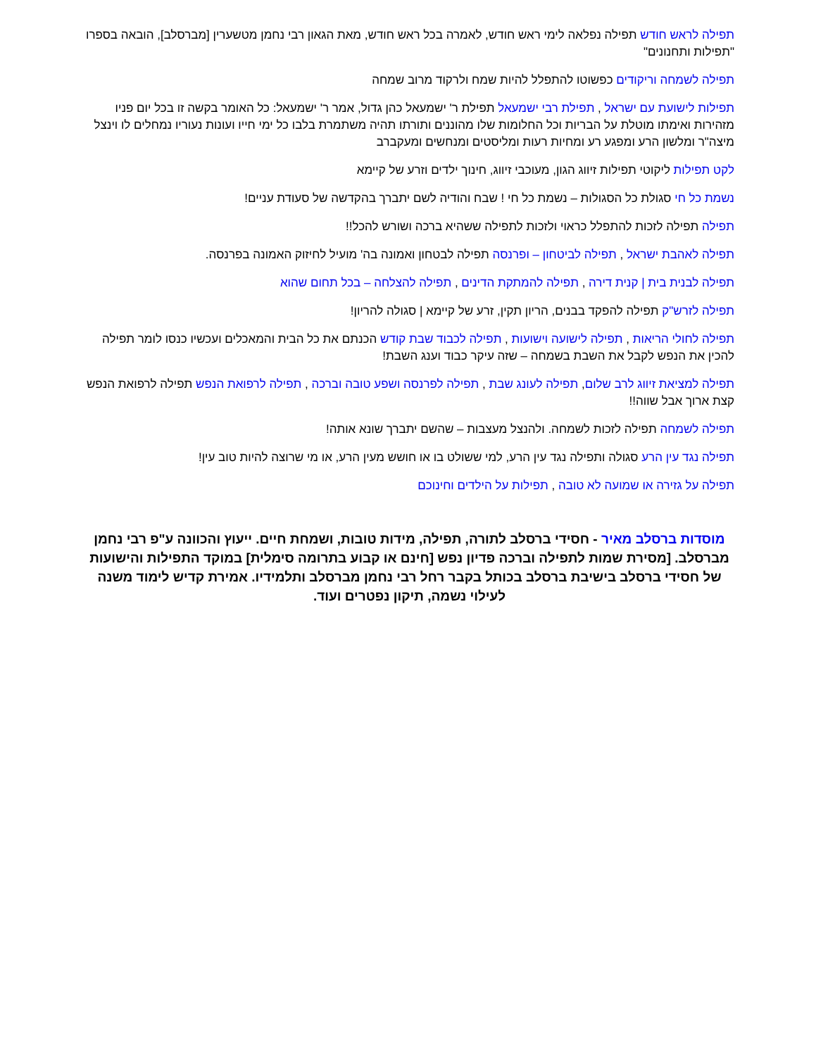תפילה לראש חודש תפילה נפלאה לימי ראש חודש, לאמרה בכל ראש חודש, מאת הגאון רבי נחמן מטשערין [מברסלב], הובאה בספרו "תפילות ותחנונים"
תפילה לשמחה וריקודים כפשוטו להתפלל להיות שמח ולרקוד מרוב שמחה
תפילות לישועת עם ישראל , תפילת רבי ישמעאל תפילת ר' ישמעאל כהן גדול, אמר ר' ישמעאל: כל האומר בקשה זו בכל יום פניו מזהירות ואימתו מוטלת על הבריות וכל החלומות שלו מהוננים ותורתו תהיה משתמרת בלבו כל ימי חייו ועונות נעוריו נמחלים לו וינצל מיצה"ר ומלשון הרע ומפגע רע ומחיות רעות ומליסטים ומנחשים ומעקברב
לקט תפילות ליקוטי תפילות זיווג הגון, מעוכבי זיווג, חינוך ילדים וזרע של קיימא
נשמת כל חי סגולת כל הסגולות – נשמת כל חי ! שבח והודיה לשם יתברך בהקדשה של סעודת עניים!
תפילה תפילה לזכות להתפלל כראוי ולזכות לתפילה ששהיא ברכה ושורש להכל!!
תפילה לאהבת ישראל , תפילה לביטחון – ופרנסה תפילה לבטחון ואמונה בה' מועיל לחיזוק האמונה בפרנסה.
תפילה לבנית בית | קנית דירה , תפילה להמתקת הדינים , תפילה להצלחה – בכל תחום שהוא
תפילה לזרש"ק תפילה להפקד בבנים, הריון תקין, זרע של קיימא | סגולה להריון!
תפילה לחולי הריאות , תפילה לישועה וישועות , תפילה לכבוד שבת קודש הכנתם את כל הבית והמאכלים ועכשיו כנסו לומר תפילה להכין את הנפש לקבל את השבת בשמחה – שזה עיקר כבוד וענג השבת!
תפילה למציאת זיווג לרב שלום, תפילה לעונג שבת , תפילה לפרנסה ושפע טובה וברכה , תפילה לרפואת הנפש תפילה לרפואת הנפש קצת ארוך אבל שווה!!
תפילה לשמחה תפילה לזכות לשמחה. ולהנצל מעצבות – שהשם יתברך שונא אותה!
תפילה נגד עין הרע סגולה ותפילה נגד עין הרע, למי ששולט בו או חושש מעין הרע, או מי שרוצה להיות טוב עין!
תפילה על גזירה או שמועה לא טובה , תפילות על הילדים וחינוכם
מוסדות ברסלב מאיר - חסידי ברסלב לתורה, תפילה, מידות טובות, ושמחת חיים. ייעוץ והכוונה ע"פ רבי נחמן מברסלב. [מסירת שמות לתפילה וברכה פדיון נפש [חינם או קבוע בתרומה סימלית] במוקד התפילות והישועות של חסידי ברסלב בישיבת ברסלב בכותל בקבר רחל רבי נחמן מברסלב ותלמידיו. אמירת קדיש לימוד משנה לעילוי נשמה, תיקון נפטרים ועוד.